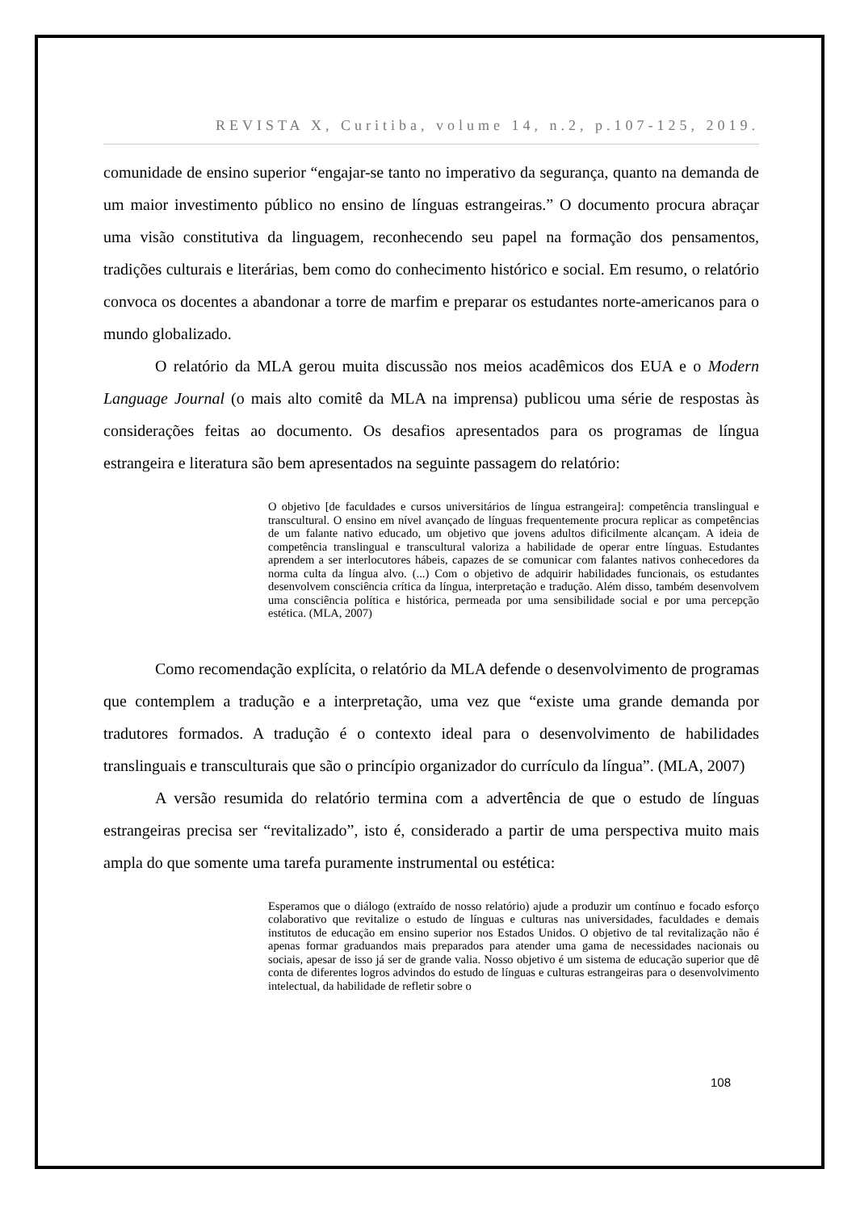REVISTA X, Curitiba, volume 14, n.2, p.107-125, 2019.
comunidade de ensino superior “engajar-se tanto no imperativo da segurança, quanto na demanda de um maior investimento público no ensino de línguas estrangeiras.” O documento procura abraçar uma visão constitutiva da linguagem, reconhecendo seu papel na formação dos pensamentos, tradições culturais e literárias, bem como do conhecimento histórico e social. Em resumo, o relatório convoca os docentes a abandonar a torre de marfim e preparar os estudantes norte-americanos para o mundo globalizado.
O relatório da MLA gerou muita discussão nos meios acadêmicos dos EUA e o Modern Language Journal (o mais alto comitê da MLA na imprensa) publicou uma série de respostas às considerações feitas ao documento. Os desafios apresentados para os programas de língua estrangeira e literatura são bem apresentados na seguinte passagem do relatório:
O objetivo [de faculdades e cursos universitários de língua estrangeira]: competência translingual e transcultural. O ensino em nível avançado de línguas frequentemente procura replicar as competências de um falante nativo educado, um objetivo que jovens adultos dificilmente alcançam. A ideia de competência translingual e transcultural valoriza a habilidade de operar entre línguas. Estudantes aprendem a ser interlocutores hábeis, capazes de se comunicar com falantes nativos conhecedores da norma culta da língua alvo. (...) Com o objetivo de adquirir habilidades funcionais, os estudantes desenvolvem consciência crítica da língua, interpretação e tradução. Além disso, também desenvolvem uma consciência política e histórica, permeada por uma sensibilidade social e por uma percepção estética. (MLA, 2007)
Como recomendação explícita, o relatório da MLA defende o desenvolvimento de programas que contemplem a tradução e a interpretação, uma vez que “existe uma grande demanda por tradutores formados. A tradução é o contexto ideal para o desenvolvimento de habilidades translinguais e transculturais que são o princípio organizador do currículo da língua”. (MLA, 2007)
A versão resumida do relatório termina com a advertência de que o estudo de línguas estrangeiras precisa ser “revitalizado”, isto é, considerado a partir de uma perspectiva muito mais ampla do que somente uma tarefa puramente instrumental ou estética:
Esperamos que o diálogo (extraído de nosso relatório) ajude a produzir um contínuo e focado esforço colaborativo que revitalize o estudo de línguas e culturas nas universidades, faculdades e demais institutos de educação em ensino superior nos Estados Unidos. O objetivo de tal revitalização não é apenas formar graduandos mais preparados para atender uma gama de necessidades nacionais ou sociais, apesar de isso já ser de grande valia. Nosso objetivo é um sistema de educação superior que dê conta de diferentes logros advindos do estudo de línguas e culturas estrangeiras para o desenvolvimento intelectual, da habilidade de refletir sobre o
108